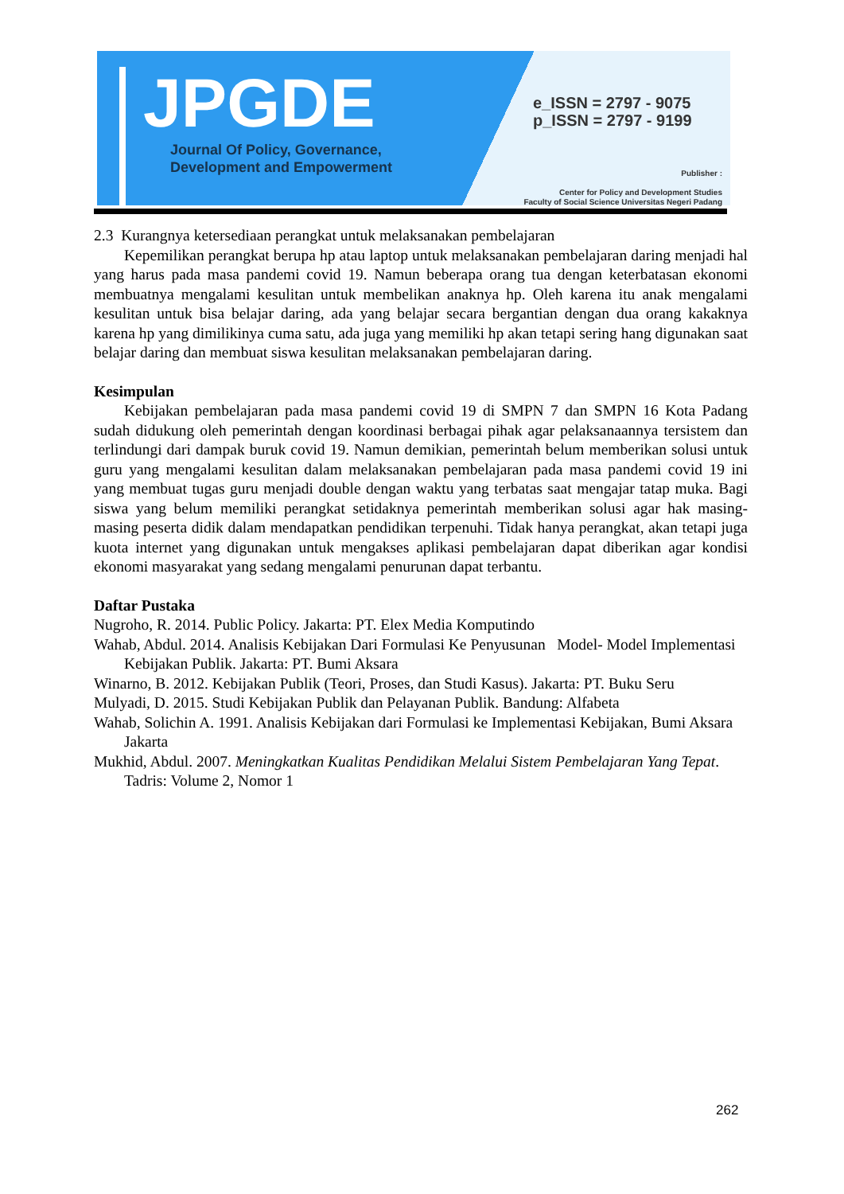JPGDE
Journal Of Policy, Governance,
Development and Empowerment
e_ISSN = 2797 - 9075
p_ISSN = 2797 - 9199
Publisher :
Center for Policy and Development Studies
Faculty of Social Science Universitas Negeri Padang
2.3 Kurangnya ketersediaan perangkat untuk melaksanakan pembelajaran
Kepemilikan perangkat berupa hp atau laptop untuk melaksanakan pembelajaran daring menjadi hal yang harus pada masa pandemi covid 19. Namun beberapa orang tua dengan keterbatasan ekonomi membuatnya mengalami kesulitan untuk membelikan anaknya hp. Oleh karena itu anak mengalami kesulitan untuk bisa belajar daring, ada yang belajar secara bergantian dengan dua orang kakaknya karena hp yang dimilikinya cuma satu, ada juga yang memiliki hp akan tetapi sering hang digunakan saat belajar daring dan membuat siswa kesulitan melaksanakan pembelajaran daring.
Kesimpulan
Kebijakan pembelajaran pada masa pandemi covid 19 di SMPN 7 dan SMPN 16 Kota Padang sudah didukung oleh pemerintah dengan koordinasi berbagai pihak agar pelaksanaannya tersistem dan terlindungi dari dampak buruk covid 19. Namun demikian, pemerintah belum memberikan solusi untuk guru yang mengalami kesulitan dalam melaksanakan pembelajaran pada masa pandemi covid 19 ini yang membuat tugas guru menjadi double dengan waktu yang terbatas saat mengajar tatap muka. Bagi siswa yang belum memiliki perangkat setidaknya pemerintah memberikan solusi agar hak masing-masing peserta didik dalam mendapatkan pendidikan terpenuhi. Tidak hanya perangkat, akan tetapi juga kuota internet yang digunakan untuk mengakses aplikasi pembelajaran dapat diberikan agar kondisi ekonomi masyarakat yang sedang mengalami penurunan dapat terbantu.
Daftar Pustaka
Nugroho, R. 2014. Public Policy. Jakarta: PT. Elex Media Komputindo
Wahab, Abdul. 2014. Analisis Kebijakan Dari Formulasi Ke Penyusunan Model- Model Implementasi Kebijakan Publik. Jakarta: PT. Bumi Aksara
Winarno, B. 2012. Kebijakan Publik (Teori, Proses, dan Studi Kasus). Jakarta: PT. Buku Seru
Mulyadi, D. 2015. Studi Kebijakan Publik dan Pelayanan Publik. Bandung: Alfabeta
Wahab, Solichin A. 1991. Analisis Kebijakan dari Formulasi ke Implementasi Kebijakan, Bumi Aksara Jakarta
Mukhid, Abdul. 2007. Meningkatkan Kualitas Pendidikan Melalui Sistem Pembelajaran Yang Tepat. Tadris: Volume 2, Nomor 1
262